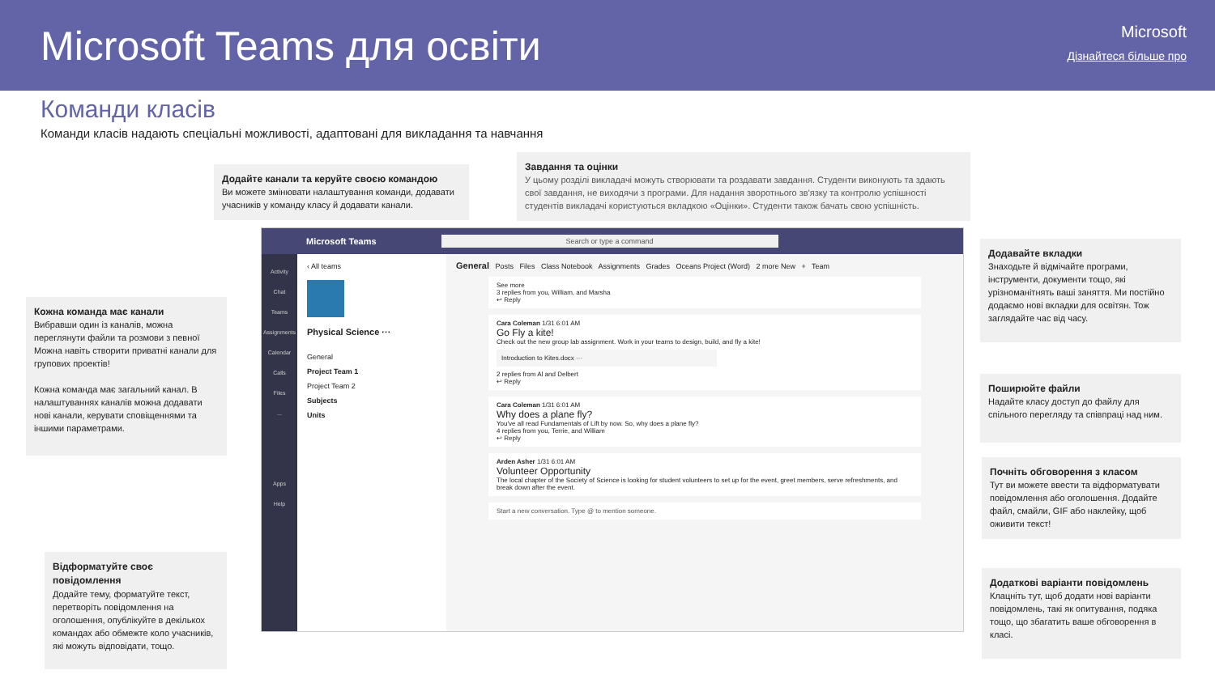Microsoft Teams для освіти Microsoft
Дізнайтеся більше про
Команди класів
Команди класів надають спеціальні можливості, адаптовані для викладання та навчання
Додайте канали та керуйте своєю командою
Ви можете змінювати налаштування команди, додавати учасників у команду класу й додавати канали.
Завдання та оцінки
У цьому розділі викладачі можуть створювати та роздавати завдання. Студенти виконують та здають свої завдання, не виходячи з програми. Для надання зворотнього зв'язку та контролю успішності студентів викладачі користуються вкладкою «Оцінки». Студенти також бачать свою успішність.
Кожна команда має канали
Вибравши один із каналів, можна переглянути файли та розмови з певної Можна навіть створити приватні канали для групових проектів!
Кожна команда має загальний канал. В налаштуваннях каналів можна додавати нові канали, керувати сповіщеннями та іншими параметрами.
Відформатуйте своє повідомлення
Додайте тему, форматуйте текст, перетворіть повідомлення на оголошення, опублікуйте в декількох командах або обмежте коло учасників, які можуть відповідати, тощо.
Додавайте вкладки
Знаходьте й відмічайте програми, інструменти, документи тощо, які урізноманітнять ваші заняття. Ми постійно додаємо нові вкладки для освітян. Тож заглядайте час від часу.
Поширюйте файли
Надайте класу доступ до файлу для спільного перегляду та співпраці над ним.
Почніть обговорення з класом
Тут ви можете ввести та відформатувати повідомлення або оголошення. Додайте файл, смайли, GIF або наклейку, щоб оживити текст!
Додаткові варіанти повідомлень
Клацніть тут, щоб додати нові варіанти повідомлень, такі як опитування, подяка тощо, що збагатить ваше обговорення в класі.
Microsoft Teams Search or type a command
Activity
Chat
Teams
Assignments
Calendar
Calls
Files
...
Apps
Help
‹ All teams
Physical Science ···
General
Project Team 1
Project Team 2
Subjects
Units
General Posts Files Class Notebook Assignments Grades Oceans Project (Word) 2 more New + Team
See more
3 replies from you, William, and Marsha
↩ Reply
Cara Coleman 1/31 6:01 AM
Go Fly a kite!
Check out the new group lab assignment. Work in your teams to design, build, and fly a kite!
Introduction to Kites.docx ···
2 replies from Al and Delbert
↩ Reply
Cara Coleman 1/31 6:01 AM
Why does a plane fly?
You've all read Fundamentals of Lift by now. So, why does a plane fly?
4 replies from you, Terrie, and William
↩ Reply
Arden Asher 1/31 6:01 AM
Volunteer Opportunity
The local chapter of the Society of Science is looking for student volunteers to set up for the event, greet members, serve refreshments, and break down after the event.
Start a new conversation. Type @ to mention someone.